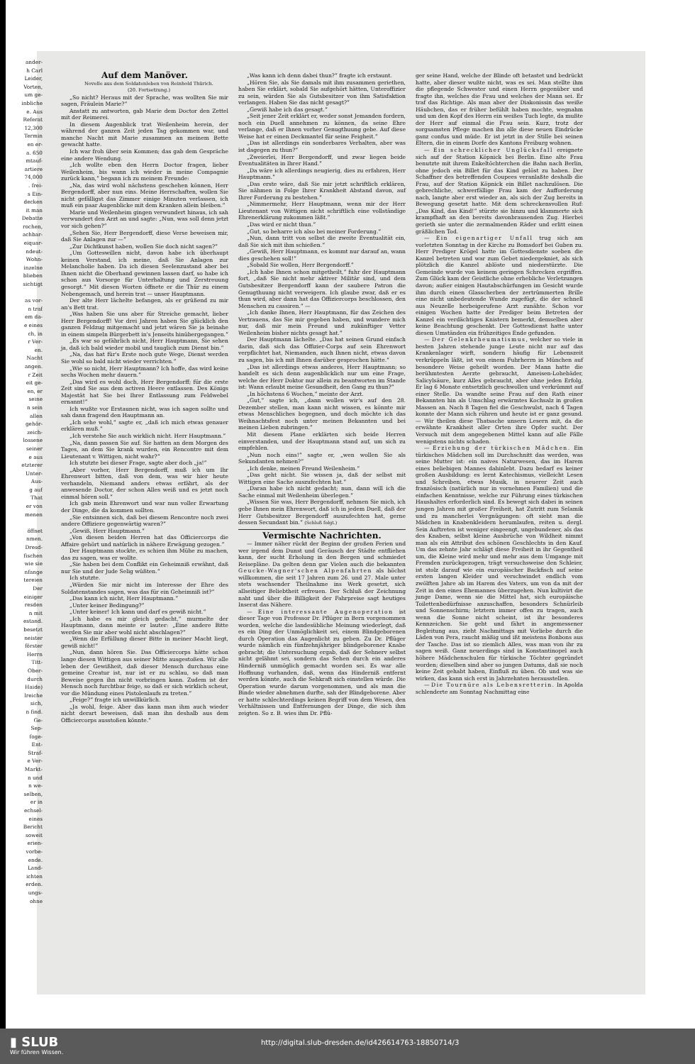ander-
h Carl
Leider,
Vorten,
um ge-
inbliche
e. Aus
Referat
12,300
Termin
en er-
a. 650
mtauf-
artiere
74,000
. frei-
s Ein-
decken
it man
Debatte
rochen,
achbar-
eiquar-
ndeut-
Wohn-
inzelne
blieben
sichtigt
as vor-
n traf
em da-
e eines
ch, in
r Ver-
en.
Nacht
angen.
r Zeit
eit ge-
en, er
seine
n sein
allen
gehör-
zeich-
lossene
seiner
e aus
etzterer
Unter-
Aus-
g auf
That
er von
menen
öffnet
nmen.
Dresd-
fischen
wie sie
nfange
tereien
Der
einiger
resden
n mit
estand.
besetzt
neister
förster
Herrn
Titt-
Ober-
durch
Haide)
lreiche
sich,
n find.
Ge-
Sep-
foge-
Ent-
Straf-
e Ver-
Markt-
n und
n we-
selben,
er in
echsel-
eines
Bericht
soweit
erien-
vorbe-
ende.
Land-
ichten
erden.
ungs-
ohne
Auf dem Manöver.
Novelle aus dem Soldatenleben von Reinhold Thürich.
(20. Fortsetzung.)
„So nicht? Heraus mit der Sprache, was wollten Sie mir sagen, Fräulein Marie?“
Anstatt zu antworten, gab Marie dem Doctor den Zettel mit der Reimerei.
In diesem Augenblick trat Weilenheim herein, der während der ganzen Zeit jeden Tag gekommen war, und manche Nacht mit Marie zusammen an meinem Bette gewacht hatte.
Ich war froh über sein Kommen; das gab dem Gespräche eine andere Wendung.
„Ich wollte eben den Herrn Doctor fragen, lieber Weilenheim, bis wann ich wieder in meine Compagnie zurück kann,“ begann ich zu meinem Freunde:
„Na, das wird wohl nächstens geschehen können, Herr Bergendorff, aber nun eins. Meine Herrschaften, wollen Sie nicht gefälligst das Zimmer einige Minuten verlassen, ich muß ein paar Augenblicke mit dem Kranken allein bleiben.“
Marie und Weilenheim gingen verwundert hinaus, ich sah verwundert den Arzt an und sagte: „Nun, was soll denn jetzt vor sich gehen?“
„Sehen Sie, Herr Bergendorff, diese Verse beweisen mir, daß Sie Anlagen zur —“
„Zur Dichtkunst haben, wollen Sie doch nicht sagen?“
„Um Gotteswillen nicht, davon habe ich überhaupt keinen Verstand, ich meine, daß Sie Anlagen zur Melancholie haben. Da ich diesen Seelenzustand aber bei Ihnen nicht die Oberhand gewinnen lassen darf, so habe ich schon aus Vorsorge für Unterhaltung und Zerstreuung gesorgt.“ Mit diesen Worten öffnete er die Thür zu einem Nebengemach, und herein trat — unser Hauptmann.
Der alte Herr lächelte befangen, als er grüßend zu mir an's Bett trat.
„Was haben Sie uns aber für Streiche gemacht, lieber Herr Bergendorff! Vor drei Jahren haben Sie glücklich den ganzen Feldzug mitgemacht und jetzt wären Sie ja beinahe in einem simpeln Bürgerbett in's Jenseits hinübergegangen.“
„Es war so gefährlich nicht, Herr Hauptmann, Sie sehen ja, daß ich bald wieder mobil und tauglich zum Dienst bin.“
„Na, das hat für's Erste noch gute Wege, Dienst werden Sie wohl so bald nicht wieder verrichten.“
„Wie so nicht, Herr Hauptmann? Ich hoffe, das wird keine sechs Wochen mehr dauern.“
„Das wird es wohl doch, Herr Bergendorff; für die erste Zeit sind Sie aus dem activen Heere entlassen. Des Königs Majestät hat Sie bei Ihrer Entlassung zum Feldwebel ernannt!“
Ich wußte vor Erstaunen nicht, was ich sagen sollte und sah dann fragend den Hauptmann an.
„Ich sehe wohl,“ sagte er, „daß ich mich etwas genauer erklären muß.“
„Ich verstehe Sie auch wirklich nicht. Herr Hauptmann.“
„Na, dann passen Sie auf. Sie hatten an dem Morgen des Tages, an dem Sie krank wurden, ein Rencontre mit dem Lieutenant v. Wittigen, nicht wahr?“
Ich stutzte bei dieser Frage, sagte aber doch „ja!“
„Aber vorher, Herr Bergendorff, muß ich um Ihr Ehrenwort bitten, daß von dem, was wir hier heute verhandeln, Niemand anders etwas erfährt, als der anwesende Doctor, der schon Alles weiß und es jetzt noch einmal hören soll.“
Ich gab mein Ehrenwort und war nun voller Erwartung der Dinge, die da kommen sollten.
„Sie entsinnen sich, daß bei diesem Rencontre noch zwei andere Offiziere gegenwärtig waren?“
„Gewiß, Herr Hauptmann.“
„Von diesen beiden Herren hat das Officiercorps die Affaire gehört und natürlich in nähere Erwägung gezogen.“
Der Hauptmann stockte, es schien ihm Mühe zu machen, das zu sagen, was er wollte.
„Sie haben bei dem Conflikt ein Geheimniß erwähnt, daß nur Sie und der Jude Selig wüßten.“
Ich stutzte.
„Würden Sie mir nicht im Interesse der Ehre des Soldatenstandes sagen, was das für ein Geheimniß ist?“
„Das kann ich nicht, Herr Hauptmann.“
„Unter keiner Bedingung?“
„Unter keiner! Ich kann und darf es gewiß nicht.“
„Ich habe es mir gleich gedacht,“ murmelte der Hauptmann, dann meinte er lauter: „Eine andere Bitte werden Sie mir aber wohl nicht abschlagen?“
„Wenn die Erfüllung dieser Bitte in meiner Macht liegt, gewiß nicht!“
„Nun, dann hören Sie. Das Officiercorps hätte schon lange diesen Wittigen aus seiner Mitte ausgestoßen. Wir alle leben der Gewißheit, daß dieser Mensch durchaus eine gemeine Creatur ist, nur ist er zu schlau, so daß man Beweise gegen ihn nicht vorbringen kann. Zudem ist der Mensch noch furchtbar feige, so daß er sich wirklich scheut, vor die Mündung eines Pistolenlaufs zu treten.“
„Feige?“ fragte ich unwillkürlich.
„Ja wohl, feige. Aber das kann man ihm auch wieder nicht derart beweisen, daß man ihn deshalb aus dem Officiercorps ausstoßen könnte.“
„Was kann ich denn dabei thun?“ fragte ich erstaunt.
„Hören Sie, als Sie damals mit ihm zusammen geriethen, haben Sie erklärt, sobald Sie aufgehört hätten, Unteroffizier zu sein, würden Sie als Gutsbesitzer von ihm Satisfaktion verlangen. Haben Sie das nicht gesagt?“
„Gewiß habe ich das gesagt.“
„Seit jener Zeit erklärt er, weder sonst Jemanden fordern, noch ein Duell annehmen zu können, da seine Ehre verlange, daß er Ihnen vorher Genugthuung gebe. Auf diese Weise hat er einen Deckmantel für seine Feigheit.“
„Das ist allerdings ein sonderbares Verhalten, aber was ist dagegen zu thun?“
„Zweierlei, Herr Bergendorff, und zwar liegen beide Eventualitäten in Ihrer Hand.“
„Da wäre ich allerdings neugierig, dies zu erfahren, Herr Hauptmann.“
„Das erste wäre, daß Sie mir jetzt schriftlich erklären, Sie nähmen in Folge Ihrer Krankheit Abstand davon, auf Ihrer Forderung zu bestehen.“
„Nimmermehr, Herr Hauptmann, wenn mir der Herr Lieutenant von Wittigen nicht schriftlich eine vollständige Ehrenerklärung zukommen läßt.“
„Das wird er nicht thun.“
„Gut, so beharre ich also bei meiner Forderung.“
„Nun, dann tritt von selbst die zweite Eventualität ein, daß Sie sich mit ihm schießen.“
„Gewiß, Herr Hauptmann, es kommt nur darauf an, wann dies geschehen soll!“
„Sobald Sie wollen, Herr Bergendorff.“
„Ich habe Ihnen schon mitgetheilt,“ fuhr der Hauptmann fort, „daß Sie nicht mehr aktiver Militär sind, und dem Gutsbesitzer Bergendorff kann der saubere Patron die Genugthuung nicht verweigern. Ich glaube zwar, daß er es thun wird, aber dann hat das Offiziercorps beschlossen, den Menschen zu cassiren.“ —
„Ich danke Ihnen, Herr Hauptmann, für das Zeichen des Vertrauens, das Sie mir gegeben haben, und wundere mich nur, daß mir mein Freund und zukünftiger Vetter Weilenheim bisher nichts gesagt hat.“
Der Hauptmann lächelte. „Das hat seinen Grund einfach darin, daß sich das Offizier-Corps auf sein Ehrenwort verpflichtet hat, Niemanden, auch Ihnen nicht, etwas davon zu sagen, bis ich mit Ihnen darüber gesprochen hätte.“
„Das ist allerdings etwas anderes, Herr Hauptmann; so handelt es sich denn augenblicklich nur um eine Frage, welche der Herr Doktor nur allein zu beantworten im Stande ist: Wann erlaubt meine Gesundheit, den Gang zu thun?“
„In höchstens 6 Wochen,“ meinte der Arzt.
„Gut,“ sagte ich, „dann wollen wir's auf den 28. Dezember stellen, man kann nicht wissen, es könnte mir etwas Menschliches begegnen, und doch möchte ich das Weihnachtsfest noch unter meinen Bekannten und bei meinen Lieben zubringen.“
Mit diesem Plane erklärten sich beide Herren einverstanden, und der Hauptmann stand auf, um sich zu empfehlen.
„Nun noch eins!“ sagte er, „wen wollen Sie als Sekundanten nehmen?“
„Ich denke, meinen Freund Weilenheim.“
„Das geht nicht. Sie wissen ja, daß der selbst mit Wittigen eine Sache auszufechten hat.“
„Daran habe ich nicht gedacht; nun, dann will ich die Sache einmal mit Weilenheim überlegen.“
„Wissen Sie was, Herr Bergendorff, nehmen Sie mich, ich gebe Ihnen mein Ehrenwort, daß ich in jedem Duell, daß der Herr Gutsbesitzer Bergendorff auszufechten hat, gerne dessen Secundant bin.“ (Schluß folgt.)
Vermischte Nachrichten.
— Immer näher rückt der Beginn der großen Ferien und wer irgend dem Dunst und Geräusch der Städte entfliehen kann, der sucht Erholung in den Bergen und schmiedet Reisepläne. Da gelten denn gar Vielen auch die bekannten Geucke-Wagner'schen Alpenfahrten als höchst willkommen, die seit 17 Jahren zum 26. und 27. Male unter stets wachsender Theilnahme ins Werk gesetzt, sich allseitiger Beliebtheit erfreuen. Der Schluß der Zeichnung naht und über die Billigkeit der Fahrpreise sagt heutiges Inserat das Nähere.
— Eine interessante Augenoperation ist dieser Tage von Professor Dr. Pflüger in Bern vorgenommen worden, welche die landesübliche Meinung wiederlegt, daß es ein Ding der Unmöglichkeit sei, einem Blindgeborenen durch Operation das Augenlicht zu geben. Zu Dr. Pflüger wurde nämlich ein fünfzehnjähriger blindgeborener Knabe gebracht; die Untersuchung ergab, daß der Sehnerv selbst nicht gelähmt sei, sondern das Sehen durch ein anderes Hinderniß unmöglich gemacht worden sei. Es war alle Hoffnung vorhanden, daß, wenn das Hinderniß entfernt werden könnte, auch die Sehkraft sich einstellen würde. Die Operation wurde darum vorgenommen, und als man die Binde wieder abnehmen durfte, sah der Blindgeborene. Aber er hatte schlechterdings keinen Begriff von dem Wesen, den Verhältnissen und Entfernungen der Dinge, die sich ihm zeigten. So z. B. wies ihm Dr. Pflü-
ger seine Hand, welche der Blinde oft betastet und bedrückt hatte, aber dieser wußte nicht, was es sei. Man stellte ihm die pflegende Schwester und einen Herrn gegenüber und fragte ihn, welches die Frau und welches der Mann sei. Er traf das Richtige. Als man aber der Diakonissin das weiße Häubchen, das er früher befühlt haben mochte, wegnahm und um den Kopf des Herrn ein weißes Tuch legte, da mußte der Herr auf einmal die Frau sein. Kurz, trotz der sorgsamsten Pflege machen ihn alle diese neuen Eindrücke ganz confus und müde. Er ist jetzt in der Stille bei seinen Eltern, die in einem Dorfe des Kantons Freiburg wohnen.
— Ein schrecklicher Unglücksfall ereignete sich auf der Station Köpnick bei Berlin. Eine alte Frau benutzte mit ihrem Enkeltöchterchen die Bahn nach Berlin, ohne jedoch ein Billet für das Kind gelöst zu haben. Der Schaffner des betreffenden Coupees veranlaßte deshalb die Frau, auf der Station Köpnick ein Billet nachzulösen. Die gebrechliche, schwerfällige Frau kam der Aufforderung nach, langte aber erst wieder an, als sich der Zug bereits in Bewegung gesetzt hatte. Mit dem schreckensvollen Ruf: „Das Kind, das Kind!“ stürzte sie hinzu und klammerte sich krampfhaft an den bereits davonbrausenden Zug. Hierbei gerieth sie unter die zermalmenden Räder und erlitt einen gräßlichen Tod.
— Ein eigenartiger Unfall trug sich am vorletzten Sonntag in der Kirche zu Bomsdorf bei Guben zu. Herr Prediger Krögel hatte im Gottesdienste soeben die Kanzel betreten und war zum Gebet niedergekniet, als sich plötzlich die Kanzel ablöste und niederstürzte. Die Gemeinde wurde von keinem geringen Schrecken ergriffen. Zum Glück kam der Geistliche ohne erhebliche Verletzungen davon; außer einigen Hautabschürfungen im Gesicht wurde ihm durch einen Glasscherben der zertrümmerten Brille eine nicht unbedeutende Wunde zugefügt, die der schnell aus Neuzelle herbeigerufene Arzt zunähte. Schon vor einigen Wochen hatte der Prediger beim Betreten der Kanzel ein verdächtiges Knistern bemerkt, demselben aber keine Beachtung geschenkt. Der Gottesdienst hatte unter diesen Umständen ein frühzeitiges Ende gefunden.
— Der Gelenkrheumatismus, welcher so viele in besten Jahren stehende junge Leute nicht nur auf das Krankenlager wirft, sondern häufig für Lebenszeit verkrüppeln läßt, ist von einem Fuhrherrn in München auf besondere Weise geheilt worden. Der Mann hatte die berühmtesten Aerzte gebraucht, Ameisen-Lohebäder, Salicylsäure, kurz Alles gebraucht, aber ohne jeden Erfolg. Er lag 6 Monate entsetzlich geschwollen und verkrümmt auf einer Stelle. Da wandte seine Frau auf den Rath einer Bekannten hin als Umschlag erwärmtes Kochsalz in großen Massen an. Nach 8 Tagen fiel die Geschwulst, nach 4 Tagen konnte der Mann sich rühren und heute ist er ganz gesund. — Wir theilen diese Thatsache unsern Lesern mit, da die erwähnte Krankheit aller Orten ihre Opfer sucht. Der Versuch mit dem angegebenen Mittel kann auf alle Fälle wenigstens nichts schaden.
— Erziehung der türkischen Mädchen. Ein türkisches Mädchen soll im Durchschnitt das werden, was seine Mutter ist: ein naives Naturwesen, das im Harem eines beliebigen Mannes dahinlebt. Dazu bedarf es keiner großen Ausbildung: es lernt Katechismus, vielleicht Lesen und Schreiben, etwas Musik, in neuerer Zeit auch französisch (natürlich nur in vornehmen Familien) und die einfachen Kenntnisse, welche zur Führung eines türkischen Haushaltes erforderlich sind. Es bewegt sich dabei in seinen jungen Jahren mit großer Freiheit, hat Zutritt zum Selamik und zu mancherlei Vergnügungen: oft sieht man die Mädchen in Knabenkleidern herumlaufen, reiten u. dergl. Sein Auftreten ist weniger eingeengt, ungebundener, als das des Knaben, selbst kleine Ausbrüche von Wildheit nimmt man als ein Attribut des schönen Geschlechts in den Kauf. Um das zehnte Jahr schlägt diese Freiheit in ihr Gegentheil um, die Kleine wird mehr und mehr aus dem Umgange mit Fremden zurückgezogen, trägt versuchsweise den Schleier, ist stolz darauf wie ein europäischer Backfisch auf seine ersten langen Kleider und verschwindet endlich vom zwölften Jahre ab im Harem des Vaters, um von da mit der Zeit in den eines Ehemannes überzugehen. Nun kultivirt die junge Dame, wenn sie die Mittel hat, sich europäische Toilettenbedürfnisse anzuschaffen, besonders Schnürleib und Sonnenschirm; letztern immer offen zu tragen, auch wenn die Sonne nicht scheint, ist ihr besonderes Kennzeichen. Sie geht und fährt in angemessener Begleitung aus, zieht Nachmittags mit Vorliebe durch die Läden von Pera, raucht mäßig und ißt meistens Bonbons aus der Tasche. Das ist so ziemlich Alles, was man von ihr zu sagen weiß. Ganz neuerdings sind in Konstantinopel auch höhere Mädchenschulen für türkische Töchter gegründet worden; dieselben sind aber so jungen Datums, daß sie noch keine Zeit gehabt haben, Einfluß zu üben. Ob und was sie wirken, das kann sich erst in Jahrzehnten herausstellen.
— Die Tournüre als Lebensretterin. In Apolda schlenderte am Sonntag Nachmittag eine
▮ SLUB
Wir führen Wissen.
http://digital.slub-dresden.de/id426614763-18850714/3